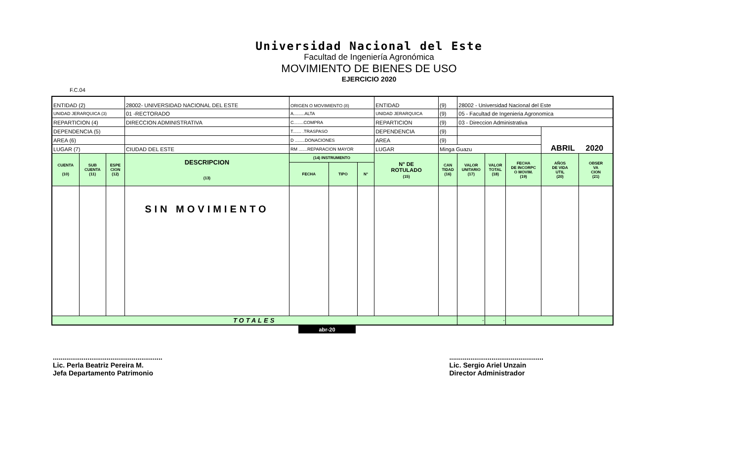Universidad Nacional del Este
Facultad de Ingeniería Agronómica
MOVIMIENTO DE BIENES DE USO
EJERCICIO 2020
F.C.04
| ENTIDAD (2) | | | 28002- UNIVERSIDAD NACIONAL DEL ESTE | ORIGEN O MOVIMIENTO (8) | | | ENTIDAD | (9) | 28002 - Universidad Nacional del Este | | | | |
| UNIDAD JERARQUICA (3) | | | 01 -RECTORADO | A.........ALTA | | | UNIDAD JERARQUICA | (9) | 05 - Facultad de Ingenieria Agronomica | | | | |
| REPARTICION (4) | | | DIRECCION ADMINISTRATIVA | C........COMPRA | | | REPARTICION | (9) | 03 - Direccion Administrativa | | | | |
| DEPENDENCIA (5) | | | | T....... .TRASPASO | | | DEPENDENCIA | (9) | | | | ABRIL 2020 | |
| AREA (6) | | | | D ........DONACIONES | | | AREA | (9) | | | | | |
| LUGAR (7) | | | CIUDAD DEL ESTE | RM .......REPARACION MAYOR | | | LUGAR | Minga Guazu | | | | | |
| CUENTA (10) | SUB CUENTA (11) | ESPE CION (12) | DESCRIPCION (13) | (14) INSTRUMENTO | | | N° DE ROTULADO (15) | CAN TIDAD (16) | VALOR UNITARIO (17) | VALOR TOTAL (18) | FECHA DE INCORPC O MOVIM. (19) | AÑOS DE VIDA UTIL (20) | OBSER VA CION (21) |
| | | | | FECHA | TIPO | N° | | | | | | | |
| | | | SIN MOVIMIENTO | | | | | | | | | | |
| TOTALES | | | | | | | | | - | - | | | |
abr-20
.........................................................
Lic. Perla Beatriz Pereira M.
Jefa Departamento Patrimonio
.................................................
Lic. Sergio Ariel Unzain
Director Administrador